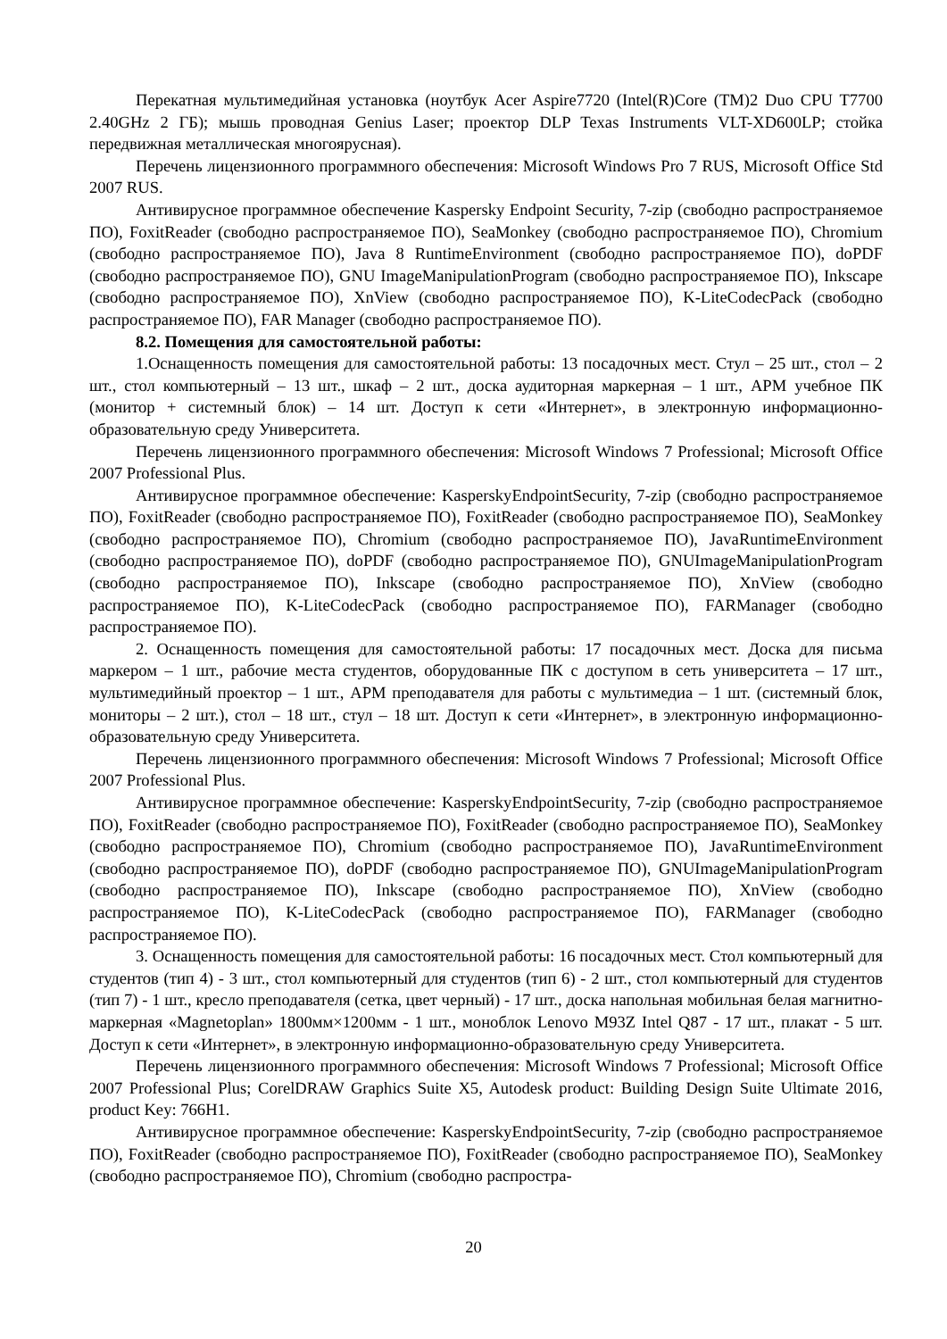Перекатная мультимедийная установка (ноутбук Acer Aspire7720 (Intel(R)Core (TM)2 Duo CPU T7700 2.40GHz 2 ГБ); мышь проводная Genius Laser; проектор DLP Texas Instruments VLT-XD600LP; стойка передвижная металлическая многоярусная).
Перечень лицензионного программного обеспечения: Microsoft Windows Pro 7 RUS, Microsoft Office Std 2007 RUS.
Антивирусное программное обеспечение Kaspersky Endpoint Security, 7-zip (свободно распространяемое ПО), FoxitReader (свободно распространяемое ПО), SeaMonkey (свободно распространяемое ПО), Chromium (свободно распространяемое ПО), Java 8 RuntimeEnvironment (свободно распространяемое ПО), doPDF (свободно распространяемое ПО), GNU ImageManipulationProgram (свободно распространяемое ПО), Inkscape (свободно распространяемое ПО), XnView (свободно распространяемое ПО), K-LiteCodecPack (свободно распространяемое ПО), FAR Manager (свободно распространяемое ПО).
8.2. Помещения для самостоятельной работы:
1.Оснащенность помещения для самостоятельной работы: 13 посадочных мест. Стул – 25 шт., стол – 2 шт., стол компьютерный – 13 шт., шкаф – 2 шт., доска аудиторная маркерная – 1 шт., АРМ учебное ПК (монитор + системный блок) – 14 шт. Доступ к сети «Интернет», в электронную информационно-образовательную среду Университета.
Перечень лицензионного программного обеспечения: Microsoft Windows 7 Professional; Microsoft Office 2007 Professional Plus.
Антивирусное программное обеспечение: KasperskyEndpointSecurity, 7-zip (свободно распространяемое ПО), FoxitReader (свободно распространяемое ПО), FoxitReader (свободно распространяемое ПО), SeaMonkey (свободно распространяемое ПО), Chromium (свободно распространяемое ПО), JavaRuntimeEnvironment (свободно распространяемое ПО), doPDF (свободно распространяемое ПО), GNUImageManipulationProgram (свободно распространяемое ПО), Inkscape (свободно распространяемое ПО), XnView (свободно распространяемое ПО), K-LiteCodecPack (свободно распространяемое ПО), FARManager (свободно распространяемое ПО).
2. Оснащенность помещения для самостоятельной работы: 17 посадочных мест. Доска для письма маркером – 1 шт., рабочие места студентов, оборудованные ПК с доступом в сеть университета – 17 шт., мультимедийный проектор – 1 шт., АРМ преподавателя для работы с мультимедиа – 1 шт. (системный блок, мониторы – 2 шт.), стол – 18 шт., стул – 18 шт. Доступ к сети «Интернет», в электронную информационно-образовательную среду Университета.
Перечень лицензионного программного обеспечения: Microsoft Windows 7 Professional; Microsoft Office 2007 Professional Plus.
Антивирусное программное обеспечение: KasperskyEndpointSecurity, 7-zip (свободно распространяемое ПО), FoxitReader (свободно распространяемое ПО), FoxitReader (свободно распространяемое ПО), SeaMonkey (свободно распространяемое ПО), Chromium (свободно распространяемое ПО), JavaRuntimeEnvironment (свободно распространяемое ПО), doPDF (свободно распространяемое ПО), GNUImageManipulationProgram (свободно распространяемое ПО), Inkscape (свободно распространяемое ПО), XnView (свободно распространяемое ПО), K-LiteCodecPack (свободно распространяемое ПО), FARManager (свободно распространяемое ПО).
3. Оснащенность помещения для самостоятельной работы: 16 посадочных мест. Стол компьютерный для студентов (тип 4) - 3 шт., стол компьютерный для студентов (тип 6) - 2 шт., стол компьютерный для студентов (тип 7) - 1 шт., кресло преподавателя (сетка, цвет черный) - 17 шт., доска напольная мобильная белая магнитно-маркерная «Magnetoplan» 1800мм×1200мм - 1 шт., моноблок Lenovo M93Z Intel Q87 - 17 шт., плакат - 5 шт. Доступ к сети «Интернет», в электронную информационно-образовательную среду Университета.
Перечень лицензионного программного обеспечения: Microsoft Windows 7 Professional; Microsoft Office 2007 Professional Plus; CorelDRAW Graphics Suite X5, Autodesk product: Building Design Suite Ultimate 2016, product Key: 766H1.
Антивирусное программное обеспечение: KasperskyEndpointSecurity, 7-zip (свободно распространяемое ПО), FoxitReader (свободно распространяемое ПО), FoxitReader (свободно распространяемое ПО), SeaMonkey (свободно распространяемое ПО), Chromium (свободно распростра-
20